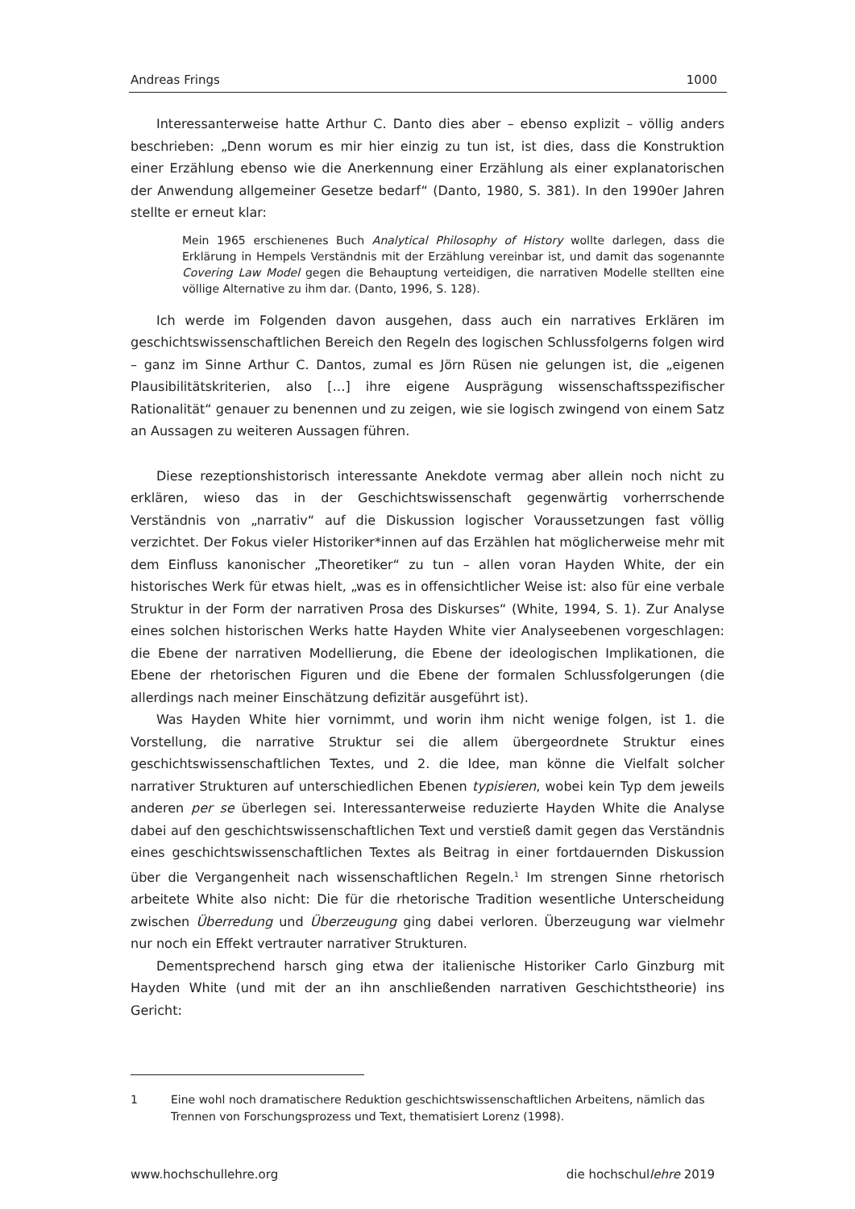Andreas Frings 1000
Interessanterweise hatte Arthur C. Danto dies aber – ebenso explizit – völlig anders beschrieben: „Denn worum es mir hier einzig zu tun ist, ist dies, dass die Konstruktion einer Erzählung ebenso wie die Anerkennung einer Erzählung als einer explanatorischen der Anwendung allgemeiner Gesetze bedarf“ (Danto, 1980, S. 381). In den 1990er Jahren stellte er erneut klar:
Mein 1965 erschienenes Buch Analytical Philosophy of History wollte darlegen, dass die Erklärung in Hempels Verständnis mit der Erzählung vereinbar ist, und damit das sogenannte Covering Law Model gegen die Behauptung verteidigen, die narrativen Modelle stellten eine völlige Alternative zu ihm dar. (Danto, 1996, S. 128).
Ich werde im Folgenden davon ausgehen, dass auch ein narratives Erklären im geschichtswissenschaftlichen Bereich den Regeln des logischen Schlussfolgerns folgen wird – ganz im Sinne Arthur C. Dantos, zumal es Jörn Rüsen nie gelungen ist, die „eigenen Plausibilitätskriterien, also […] ihre eigene Ausprägung wissenschaftsspezifischer Rationalität“ genauer zu benennen und zu zeigen, wie sie logisch zwingend von einem Satz an Aussagen zu weiteren Aussagen führen.
Diese rezeptionshistorisch interessante Anekdote vermag aber allein noch nicht zu erklären, wieso das in der Geschichtswissenschaft gegenwärtig vorherrschende Verständnis von „narrativ“ auf die Diskussion logischer Voraussetzungen fast völlig verzichtet. Der Fokus vieler Historiker*innen auf das Erzählen hat möglicherweise mehr mit dem Einfluss kanonischer „Theoretiker“ zu tun – allen voran Hayden White, der ein historisches Werk für etwas hielt, „was es in offensichtlicher Weise ist: also für eine verbale Struktur in der Form der narrativen Prosa des Diskurses“ (White, 1994, S. 1). Zur Analyse eines solchen historischen Werks hatte Hayden White vier Analyseebenen vorgeschlagen: die Ebene der narrativen Modellierung, die Ebene der ideologischen Implikationen, die Ebene der rhetorischen Figuren und die Ebene der formalen Schlussfolgerungen (die allerdings nach meiner Einschätzung defizitär ausgeführt ist).
Was Hayden White hier vornimmt, und worin ihm nicht wenige folgen, ist 1. die Vorstellung, die narrative Struktur sei die allem übergeordnete Struktur eines geschichtswissenschaftlichen Textes, und 2. die Idee, man könne die Vielfalt solcher narrativer Strukturen auf unterschiedlichen Ebenen typisieren, wobei kein Typ dem jeweils anderen per se überlegen sei. Interessanterweise reduzierte Hayden White die Analyse dabei auf den geschichtswissenschaftlichen Text und verstieß damit gegen das Verständnis eines geschichtswissenschaftlichen Textes als Beitrag in einer fortdauernden Diskussion über die Vergangenheit nach wissenschaftlichen Regeln.<sup>1</sup> Im strengen Sinne rhetorisch arbeitete White also nicht: Die für die rhetorische Tradition wesentliche Unterscheidung zwischen Überredung und Überzeugung ging dabei verloren. Überzeugung war vielmehr nur noch ein Effekt vertrauter narrativer Strukturen.
Dementsprechend harsch ging etwa der italienische Historiker Carlo Ginzburg mit Hayden White (und mit der an ihn anschließenden narrativen Geschichtstheorie) ins Gericht:
1 Eine wohl noch dramatischere Reduktion geschichtswissenschaftlichen Arbeitens, nämlich das Trennen von Forschungsprozess und Text, thematisiert Lorenz (1998).
www.hochschullehre.org die hochschullehre 2019